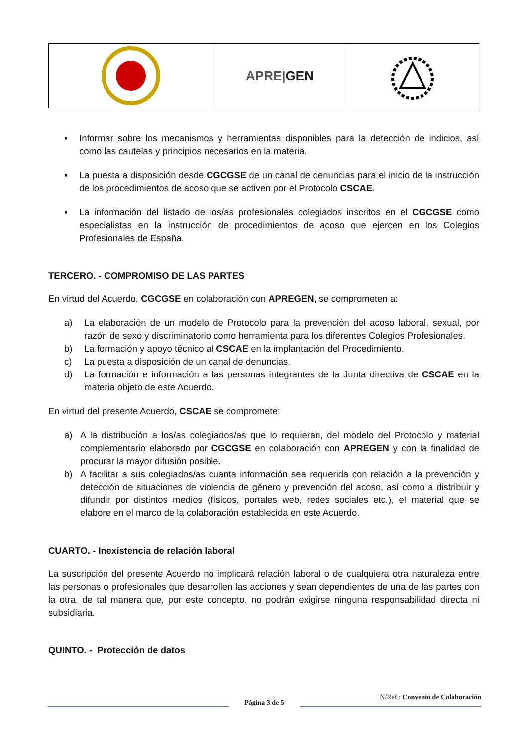APRE|GEN
▪ Informar sobre los mecanismos y herramientas disponibles para la detección de indicios, así como las cautelas y principios necesarios en la materia.
▪ La puesta a disposición desde CGCGSE de un canal de denuncias para el inicio de la instrucción de los procedimientos de acoso que se activen por el Protocolo CSCAE.
▪ La información del listado de los/as profesionales colegiados inscritos en el CGCGSE como especialistas en la instrucción de procedimientos de acoso que ejercen en los Colegios Profesionales de España.
TERCERO. - COMPROMISO DE LAS PARTES
En virtud del Acuerdo, CGCGSE en colaboración con APREGEN, se comprometen a:
a) La elaboración de un modelo de Protocolo para la prevención del acoso laboral, sexual, por razón de sexo y discriminatorio como herramienta para los diferentes Colegios Profesionales.
b) La formación y apoyo técnico al CSCAE en la implantación del Procedimiento.
c) La puesta a disposición de un canal de denuncias.
d) La formación e información a las personas integrantes de la Junta directiva de CSCAE en la materia objeto de este Acuerdo.
En virtud del presente Acuerdo, CSCAE se compromete:
a) A la distribución a los/as colegiados/as que lo requieran, del modelo del Protocolo y material complementario elaborado por CGCGSE en colaboración con APREGEN y con la finalidad de procurar la mayor difusión posible.
b) A facilitar a sus colegiados/as cuanta información sea requerida con relación a la prevención y detección de situaciones de violencia de género y prevención del acoso, así como a distribuir y difundir por distintos medios (físicos, portales web, redes sociales etc.), el material que se elabore en el marco de la colaboración establecida en este Acuerdo.
CUARTO. - Inexistencia de relación laboral
La suscripción del presente Acuerdo no implicará relación laboral o de cualquiera otra naturaleza entre las personas o profesionales que desarrollen las acciones y sean dependientes de una de las partes con la otra, de tal manera que, por este concepto, no podrán exigirse ninguna responsabilidad directa ni subsidiaria.
QUINTO. - Protección de datos
Página 3 de 5
N/Ref.: Convenio de Colaboración